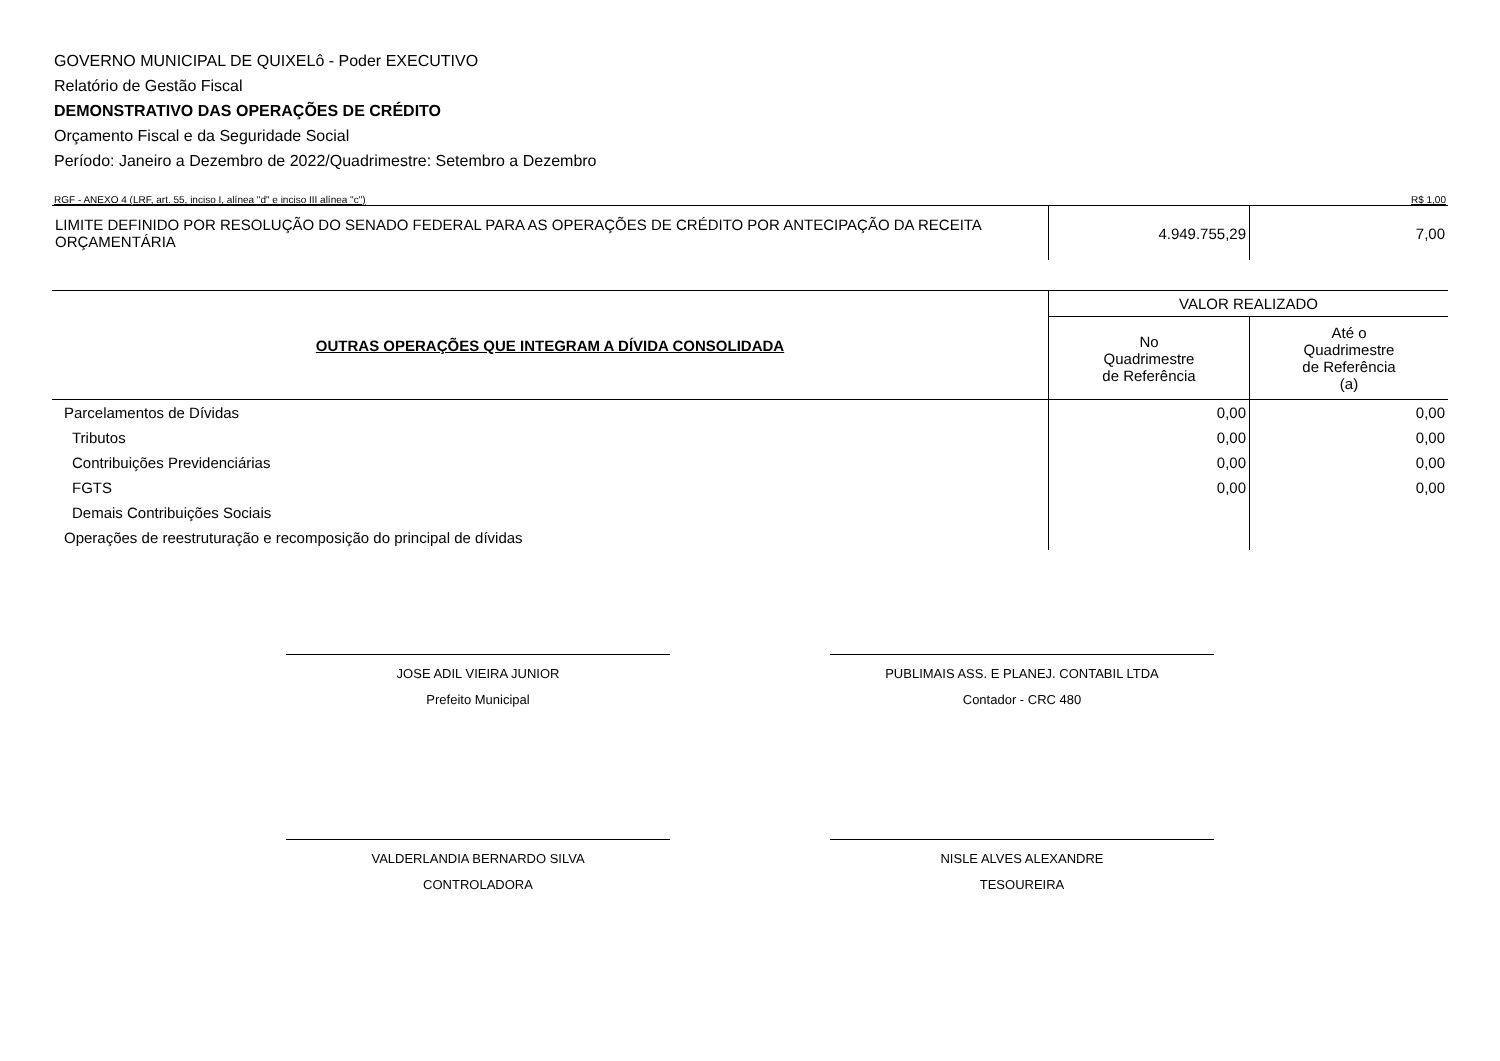GOVERNO MUNICIPAL DE QUIXELô - Poder EXECUTIVO
Relatório de Gestão Fiscal
DEMONSTRATIVO DAS OPERAÇÕES DE CRÉDITO
Orçamento Fiscal e da Seguridade Social
Período: Janeiro a Dezembro de 2022/Quadrimestre: Setembro a Dezembro
RGF - ANEXO 4 (LRF, art. 55, inciso I, alínea "d" e inciso III alínea "c") R$ 1,00
| LIMITE DEFINIDO POR RESOLUÇÃO DO SENADO FEDERAL PARA AS OPERAÇÕES DE CRÉDITO POR ANTECIPAÇÃO DA RECEITA ORÇAMENTÁRIA | 4.949.755,29 | 7,00 |
| OUTRAS OPERAÇÕES QUE INTEGRAM A DÍVIDA CONSOLIDADA | VALOR REALIZADO | |
| | No Quadrimestre de Referência | Até o Quadrimestre de Referência (a) |
| Parcelamentos de Dívidas | 0,00 | 0,00 |
| Tributos | 0,00 | 0,00 |
| Contribuições Previdenciárias | 0,00 | 0,00 |
| FGTS | 0,00 | 0,00 |
| Demais Contribuições Sociais | | |
| Operações de reestruturação e recomposição do principal de dívidas | | |
JOSE ADIL VIEIRA JUNIOR
Prefeito Municipal
PUBLIMAIS ASS. E PLANEJ. CONTABIL LTDA
Contador - CRC 480
VALDERLANDIA BERNARDO SILVA
CONTROLADORA
NISLE ALVES ALEXANDRE
TESOUREIRA